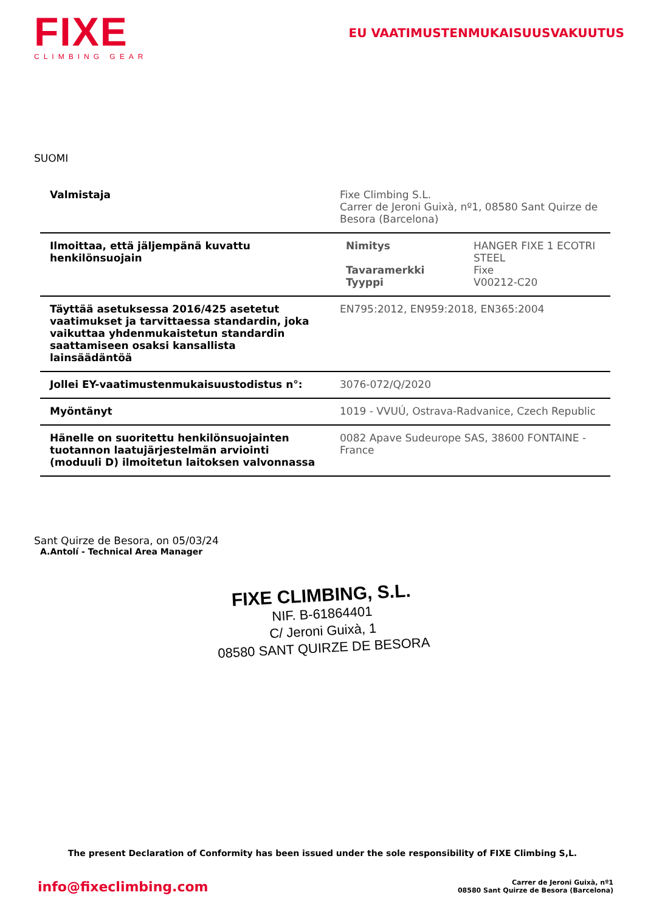FIXE
CLIMBING GEAR
EU VAATIMUSTENMUKAISUUSVAKUUTUS
SUOMI
| Valmistaja | Fixe Climbing S.L. Carrer de Jeroni Guixà, nº1, 08580 Sant Quirze de Besora (Barcelona) |
| Ilmoittaa, että jäljempänä kuvattu henkilönsuojain | / Nimitys / HANGER FIXE 1 ECOTRI STEEL / / Tavaramerkki / Fixe / / Tyyppi / V00212-C20 / |
| Täyttää asetuksessa 2016/425 asetetut vaatimukset ja tarvittaessa standardin, joka vaikuttaa yhdenmukaistetun standardin saattamiseen osaksi kansallista lainsäädäntöä | EN795:2012, EN959:2018, EN365:2004 |
| Jollei EY-vaatimustenmukaisuustodistus n°: | 3076-072/Q/2020 |
| Myöntänyt | 1019 - VVUÚ, Ostrava-Radvanice, Czech Republic |
| Hänelle on suoritettu henkilönsuojainten tuotannon laatujärjestelmän arviointi (moduuli D) ilmoitetun laitoksen valvonnassa | 0082 Apave Sudeurope SAS, 38600 FONTAINE - France |
Sant Quirze de Besora, on 05/03/24
A.Antolí - Technical Area Manager
FIXE CLIMBING, S.L.
NIF. B-61864401
C/ Jeroni Guixà, 1
08580 SANT QUIRZE DE BESORA
The present Declaration of Conformity has been issued under the sole responsibility of FIXE Climbing S,L.
info@fixeclimbing.com
Carrer de Jeroni Guixà, nº1
08580 Sant Quirze de Besora (Barcelona)